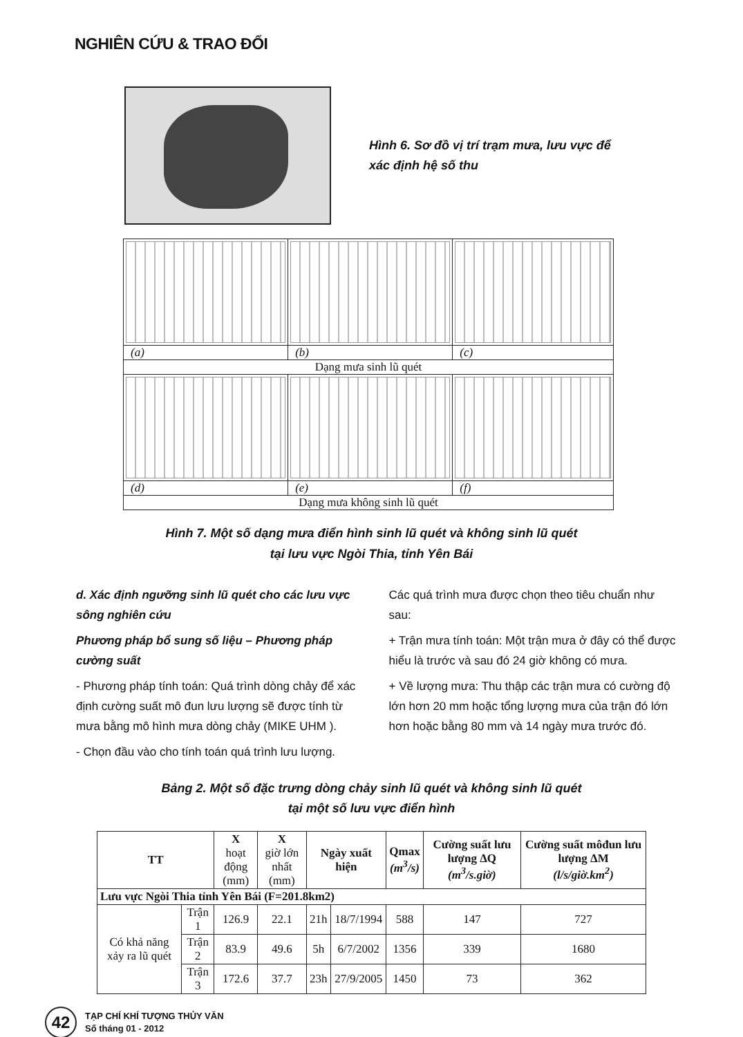NGHIÊN CỨU & TRAO ĐỔI
Hình 6. Sơ đồ vị trí trạm mưa, lưu vực để xác định hệ số thu
| (a) | (b) | (c) |
| Dạng mưa sinh lũ quét | | |
| (d) | (e) | (f) |
| Dạng mưa không sinh lũ quét | | |
Hình 7. Một số dạng mưa điển hình sinh lũ quét và không sinh lũ quét
tại lưu vực Ngòi Thia, tỉnh Yên Bái
d. Xác định ngưỡng sinh lũ quét cho các lưu vực sông nghiên cứu
Phương pháp bổ sung số liệu – Phương pháp cường suất
- Phương pháp tính toán: Quá trình dòng chảy để xác định cường suất mô đun lưu lượng sẽ được tính từ mưa bằng mô hình mưa dòng chảy (MIKE UHM ).
- Chọn đầu vào cho tính toán quá trình lưu lượng.
Các quá trình mưa được chọn theo tiêu chuẩn như sau:
+ Trận mưa tính toán: Một trận mưa ở đây có thể được hiểu là trước và sau đó 24 giờ không có mưa.
+ Về lượng mưa: Thu thập các trận mưa có cường độ lớn hơn 20 mm hoặc tổng lượng mưa của trận đó lớn hơn hoặc bằng 80 mm và 14 ngày mưa trước đó.
Bảng 2. Một số đặc trưng dòng chảy sinh lũ quét và không sinh lũ quét
tại một số lưu vực điển hình
| TT | | X hoạt động (mm) | X giờ lớn nhất (mm) | Ngày xuất hiện | | Qmax (m<sup>3</sup>/s) | Cường suất lưu lượng ΔQ (m<sup>3</sup>/s.giờ) | Cường suất môđun lưu lượng ΔM (l/s/giờ.km<sup>2</sup>) |
| Lưu vực Ngòi Thia tỉnh Yên Bái (F=201.8km2) | | | | | | | | |
| Có khả năng xảy ra lũ quét | Trận 1 | 126.9 | 22.1 | 21h | 18/7/1994 | 588 | 147 | 727 |
| | Trận 2 | 83.9 | 49.6 | 5h | 6/7/2002 | 1356 | 339 | 1680 |
| | Trận 3 | 172.6 | 37.7 | 23h | 27/9/2005 | 1450 | 73 | 362 |
42
TẠP CHÍ KHÍ TƯỢNG THỦY VĂN
Số tháng 01 - 2012